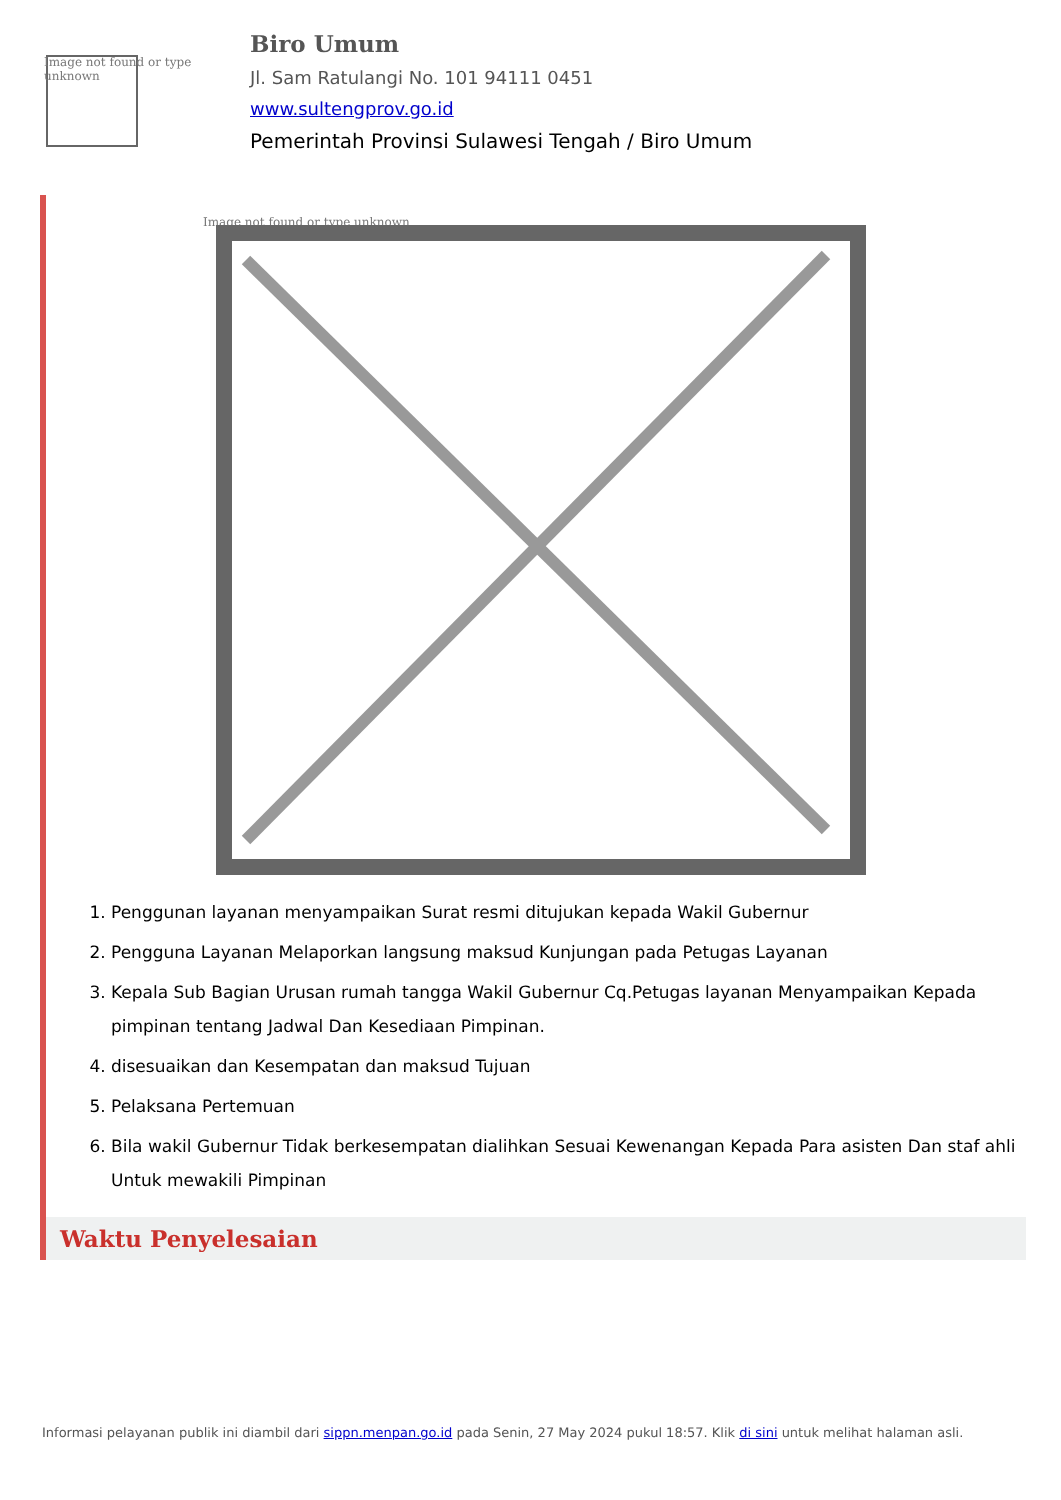Image not found or type unknown
Biro Umum
Jl. Sam Ratulangi No. 101 94111 0451
www.sultengprov.go.id
Pemerintah Provinsi Sulawesi Tengah / Biro Umum
Image not found or type unknown
1. Penggunan layanan menyampaikan Surat resmi ditujukan kepada Wakil Gubernur
2. Pengguna Layanan Melaporkan langsung maksud Kunjungan pada Petugas Layanan
3. Kepala Sub Bagian Urusan rumah tangga Wakil Gubernur Cq.Petugas layanan Menyampaikan Kepada pimpinan tentang Jadwal Dan Kesediaan Pimpinan.
4. disesuaikan dan Kesempatan dan maksud Tujuan
5. Pelaksana Pertemuan
6. Bila wakil Gubernur Tidak berkesempatan dialihkan Sesuai Kewenangan Kepada Para asisten Dan staf ahli Untuk mewakili Pimpinan
Waktu Penyelesaian
Informasi pelayanan publik ini diambil dari sippn.menpan.go.id pada Senin, 27 May 2024 pukul 18:57. Klik di sini untuk melihat halaman asli.